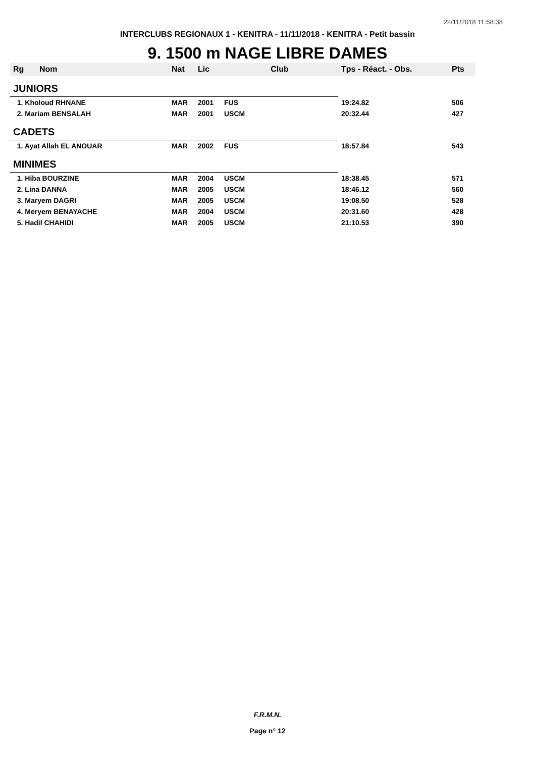22/11/2018 11:58:38
INTERCLUBS REGIONAUX 1 - KENITRA - 11/11/2018 - KENITRA - Petit bassin
9. 1500 m NAGE LIBRE DAMES
| Rg | Nom | Nat | Lic | Club | Tps - Réact. - Obs. | Pts |
| --- | --- | --- | --- | --- | --- | --- |
| JUNIORS | | | | | | |
| 1. Kholoud RHNANE | | MAR | 2001 | FUS | 19:24.82 | 506 |
| 2. Mariam BENSALAH | | MAR | 2001 | USCM | 20:32.44 | 427 |
| CADETS | | | | | | |
| 1. Ayat Allah EL ANOUAR | | MAR | 2002 | FUS | 18:57.84 | 543 |
| MINIMES | | | | | | |
| 1. Hiba BOURZINE | | MAR | 2004 | USCM | 18:38.45 | 571 |
| 2. Lina DANNA | | MAR | 2005 | USCM | 18:46.12 | 560 |
| 3. Maryem DAGRI | | MAR | 2005 | USCM | 19:08.50 | 528 |
| 4. Meryem BENAYACHE | | MAR | 2004 | USCM | 20:31.60 | 428 |
| 5. Hadil CHAHIDI | | MAR | 2005 | USCM | 21:10.53 | 390 |
F.R.M.N.
Page n° 12